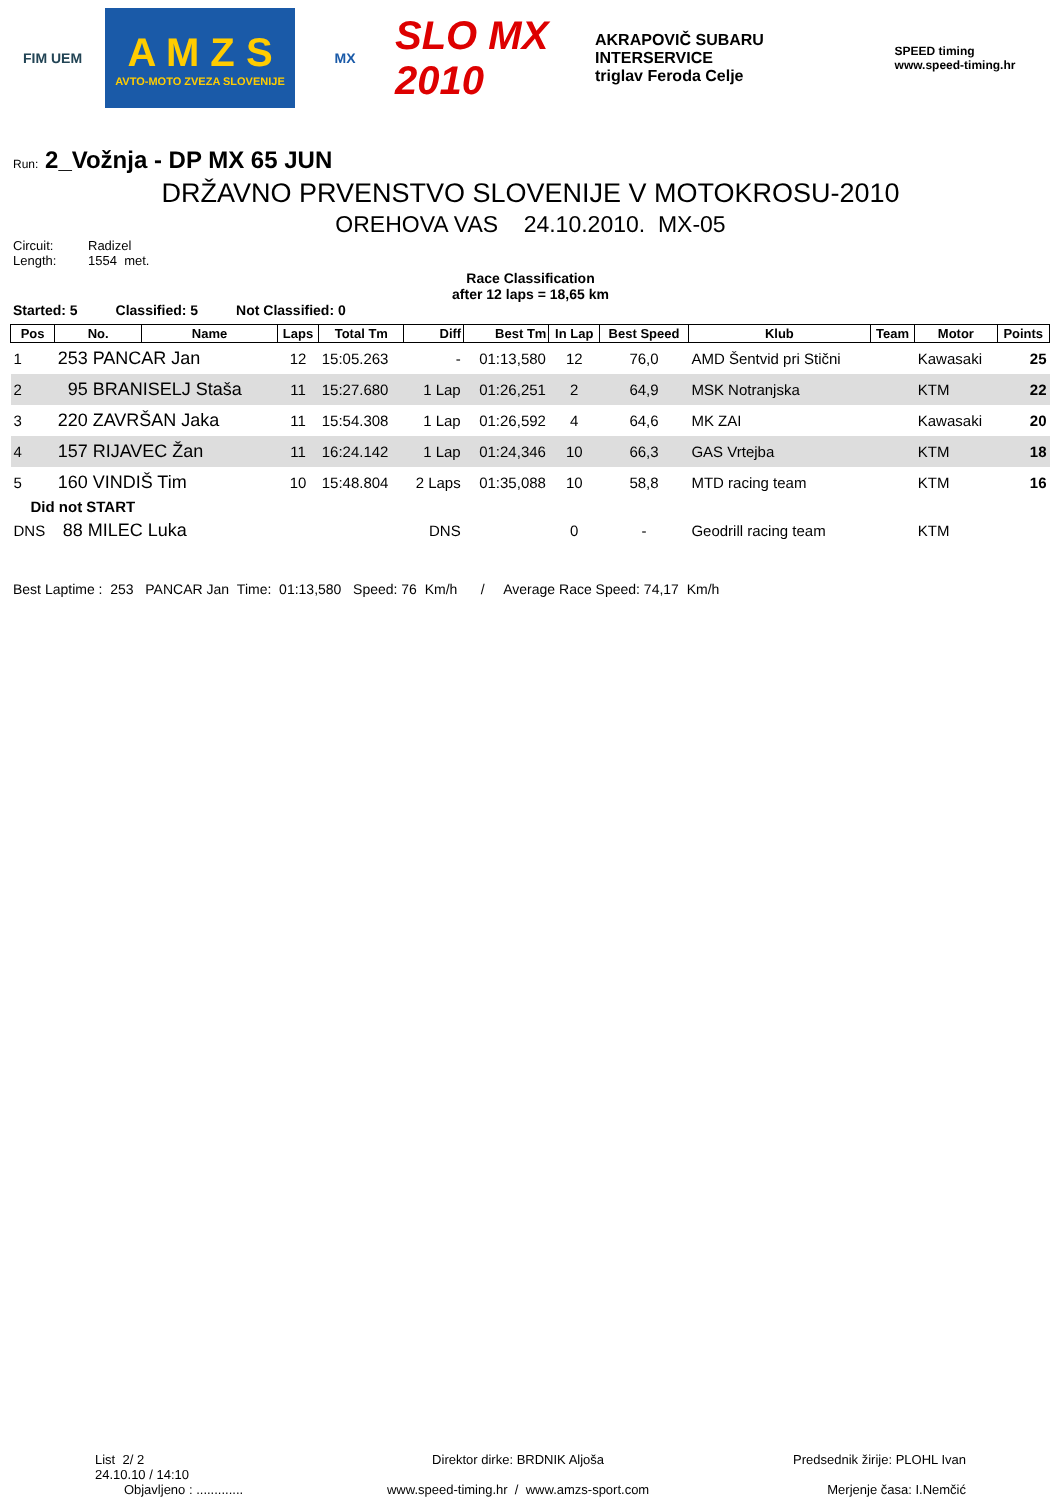FIM UEM
A M Z S
AVTO-MOTO ZVEZA SLOVENIJE
MX
SLO MX 2010
AKRAPOVIČ SUBARU INTERSERVICE
triglav Feroda Celje
SPEED timing
www.speed-timing.hr
Run: 2_Vožnja - DP MX 65 JUN
DRŽAVNO PRVENSTVO SLOVENIJE V MOTOKROSU-2010
OREHOVA VAS 24.10.2010. MX-05
Circuit: Radizel Length: 1554 met.
Race Classification
after 12 laps = 18,65 km
Started: 5 Classified: 5 Not Classified: 0
| Pos | No. | Name | Laps | Total Tm | Diff | Best Tm | In Lap | Best Speed | Klub | Team | Motor | Points |
| --- | --- | --- | --- | --- | --- | --- | --- | --- | --- | --- | --- | --- |
| 1 | 253 PANCAR Jan | | 12 | 15:05.263 | - | 01:13,580 | 12 | 76,0 | AMD Šentvid pri Stični | | Kawasaki | 25 |
| 2 | 95 BRANISELJ Staša | | 11 | 15:27.680 | 1 Lap | 01:26,251 | 2 | 64,9 | MSK Notranjska | | KTM | 22 |
| 3 | 220 ZAVRŠAN Jaka | | 11 | 15:54.308 | 1 Lap | 01:26,592 | 4 | 64,6 | MK ZAI | | Kawasaki | 20 |
| 4 | 157 RIJAVEC Žan | | 11 | 16:24.142 | 1 Lap | 01:24,346 | 10 | 66,3 | GAS Vrtejba | | KTM | 18 |
| 5 | 160 VINDIŠ Tim | | 10 | 15:48.804 | 2 Laps | 01:35,088 | 10 | 58,8 | MTD racing team | | KTM | 16 |
| Did not START | | | | | | | | | | | | |
| DNS | 88 MILEC Luka | | | | DNS | | 0 | - | Geodrill racing team | | KTM | |
Best Laptime : 253 PANCAR Jan Time: 01:13,580 Speed: 76 Km/h / Average Race Speed: 74,17 Km/h
List 2/ 2
24.10.10 / 14:10
Objavljeno : .............
Direktor dirke: BRDNIK Aljoša
www.speed-timing.hr / www.amzs-sport.com
Predsednik žirije: PLOHL Ivan
Merjenje časa: I.Nemčić